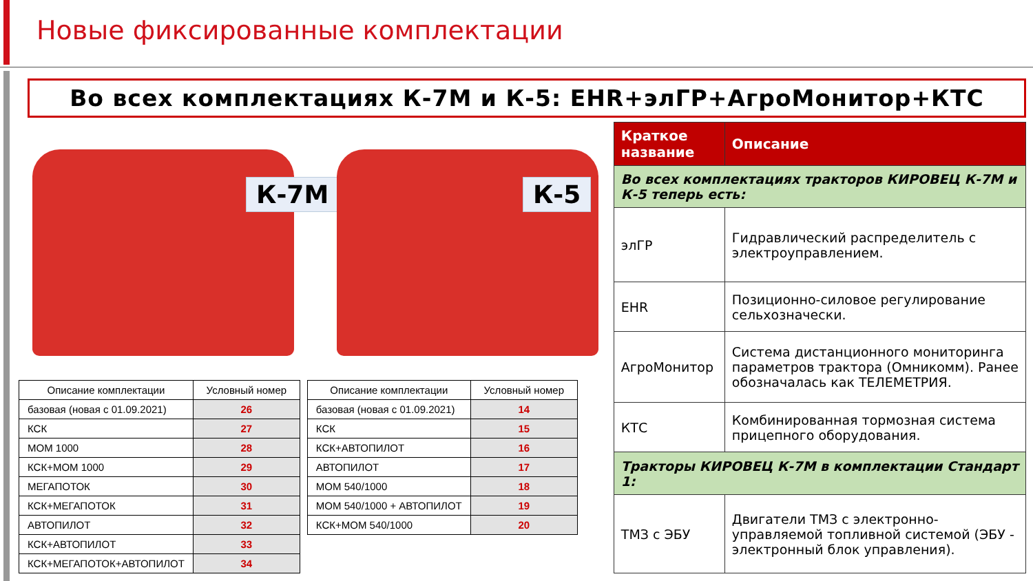Новые фиксированные комплектации
Во всех комплектациях К-7М и К-5: EHR+элГР+АгроМонитор+КТС
К-7М
К-5
| Описание комплектации | Условный номер |
| --- | --- |
| базовая (новая с 01.09.2021) | 26 |
| КСК | 27 |
| МОМ 1000 | 28 |
| КСК+МОМ 1000 | 29 |
| МЕГАПОТОК | 30 |
| КСК+МЕГАПОТОК | 31 |
| АВТОПИЛОТ | 32 |
| КСК+АВТОПИЛОТ | 33 |
| КСК+МЕГАПОТОК+АВТОПИЛОТ | 34 |
| Описание комплектации | Условный номер |
| --- | --- |
| базовая (новая с 01.09.2021) | 14 |
| КСК | 15 |
| КСК+АВТОПИЛОТ | 16 |
| АВТОПИЛОТ | 17 |
| МОМ 540/1000 | 18 |
| МОМ 540/1000 + АВТОПИЛОТ | 19 |
| КСК+МОМ 540/1000 | 20 |
| Краткое название | Описание |
| --- | --- |
| Во всех комплектациях тракторов КИРОВЕЦ К-7М и К-5 теперь есть: | |
| элГР | Гидравлический распределитель с электроуправлением. |
| EHR | Позиционно-силовое регулирование сельхозначески. |
| АгроМонитор | Система дистанционного мониторинга параметров трактора (Омникомм). Ранее обозначалась как ТЕЛЕМЕТРИЯ. |
| КТС | Комбинированная тормозная система прицепного оборудования. |
| Тракторы КИРОВЕЦ К-7М в комплектации Стандарт 1: | |
| ТМЗ с ЭБУ | Двигатели ТМЗ с электронно-управляемой топливной системой (ЭБУ - электронный блок управления). |